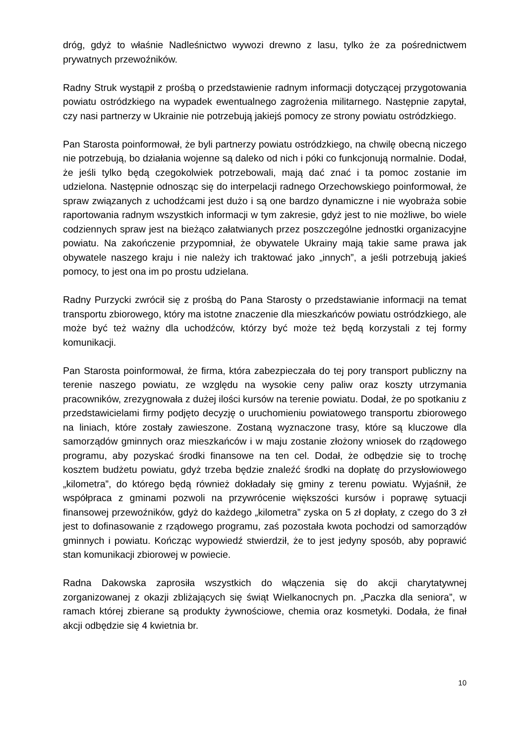dróg, gdyż to właśnie Nadleśnictwo wywozi drewno z lasu, tylko że za pośrednictwem prywatnych przewoźników.
Radny Struk wystąpił z prośbą o przedstawienie radnym informacji dotyczącej przygotowania powiatu ostródzkiego na wypadek ewentualnego zagrożenia militarnego. Następnie zapytał, czy nasi partnerzy w Ukrainie nie potrzebują jakiejś pomocy ze strony powiatu ostródzkiego.
Pan Starosta poinformował, że byli partnerzy powiatu ostródzkiego, na chwilę obecną niczego nie potrzebują, bo działania wojenne są daleko od nich i póki co funkcjonują normalnie. Dodał, że jeśli tylko będą czegokolwiek potrzebowali, mają dać znać i ta pomoc zostanie im udzielona. Następnie odnosząc się do interpelacji radnego Orzechowskiego poinformował, że spraw związanych z uchodźcami jest dużo i są one bardzo dynamiczne i nie wyobraża sobie raportowania radnym wszystkich informacji w tym zakresie, gdyż jest to nie możliwe, bo wiele codziennych spraw jest na bieżąco załatwianych przez poszczególne jednostki organizacyjne powiatu. Na zakończenie przypomniał, że obywatele Ukrainy mają takie same prawa jak obywatele naszego kraju i nie należy ich traktować jako „innych”, a jeśli potrzebują jakieś pomocy, to jest ona im po prostu udzielana.
Radny Purzycki zwrócił się z prośbą do Pana Starosty o przedstawianie informacji na temat transportu zbiorowego, który ma istotne znaczenie dla mieszkańców powiatu ostródzkiego, ale może być też ważny dla uchodźców, którzy być może też będą korzystali z tej formy komunikacji.
Pan Starosta poinformował, że firma, która zabezpieczała do tej pory transport publiczny na terenie naszego powiatu, ze względu na wysokie ceny paliw oraz koszty utrzymania pracowników, zrezygnowała z dużej ilości kursów na terenie powiatu. Dodał, że po spotkaniu z przedstawicielami firmy podjęto decyzję o uruchomieniu powiatowego transportu zbiorowego na liniach, które zostały zawieszone. Zostaną wyznaczone trasy, które są kluczowe dla samorządów gminnych oraz mieszkańców i w maju zostanie złożony wniosek do rządowego programu, aby pozyskać środki finansowe na ten cel. Dodał, że odbędzie się to trochę kosztem budżetu powiatu, gdyż trzeba będzie znaleźć środki na dopłatę do przysłowiowego „kilometra”, do którego będą również dokładały się gminy z terenu powiatu. Wyjaśnił, że współpraca z gminami pozwoli na przywrócenie większości kursów i poprawę sytuacji finansowej przewoźników, gdyż do każdego „kilometra” zyska on 5 zł dopłaty, z czego do 3 zł jest to dofinasowanie z rządowego programu, zaś pozostała kwota pochodzi od samorządów gminnych i powiatu. Kończąc wypowiedź stwierdził, że to jest jedyny sposób, aby poprawić stan komunikacji zbiorowej w powiecie.
Radna Dakowska zaprosiła wszystkich do włączenia się do akcji charytatywnej zorganizowanej z okazji zbliżających się świąt Wielkanocnych pn. „Paczka dla seniora”, w ramach której zbierane są produkty żywnościowe, chemia oraz kosmetyki. Dodała, że finał akcji odbędzie się 4 kwietnia br.
10